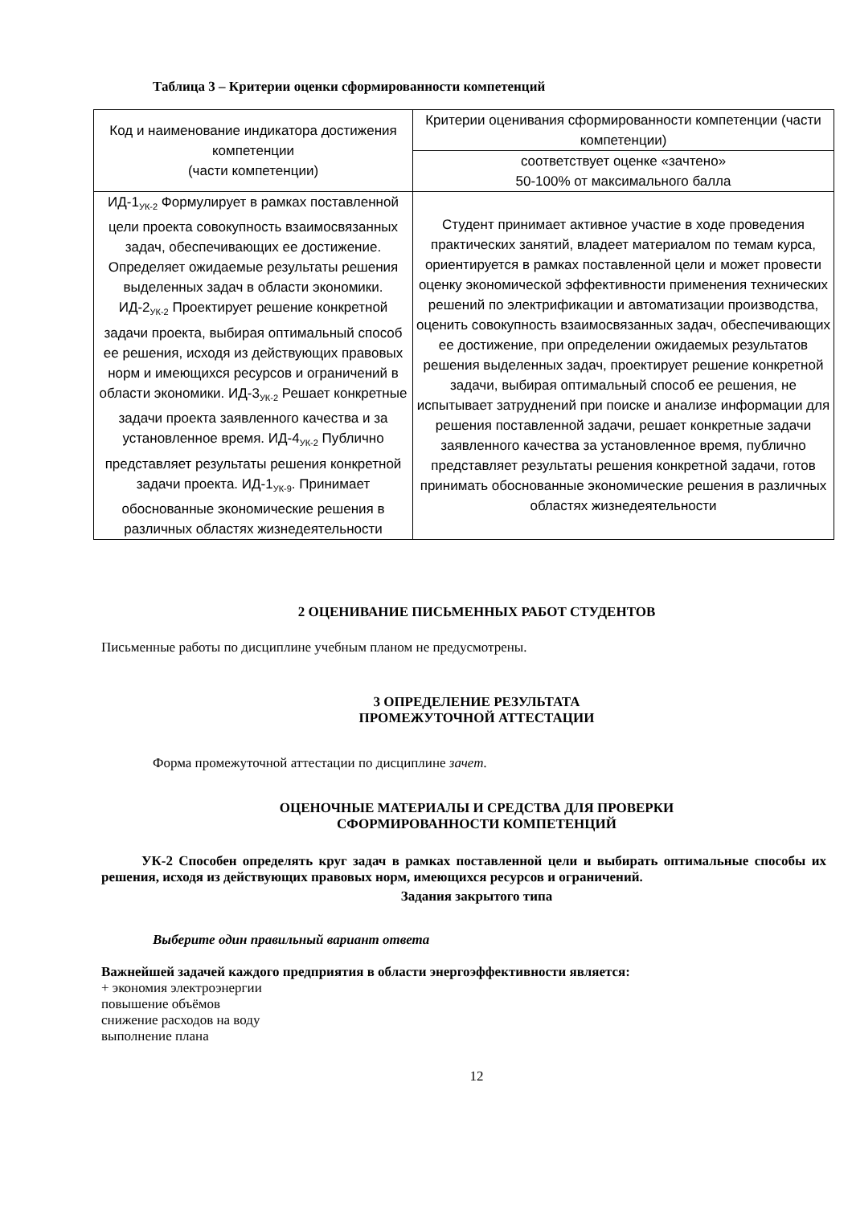Таблица 3 – Критерии оценки сформированности компетенций
| Код и наименование индикатора достижения компетенции (части компетенции) | Критерии оценивания сформированности компетенции (части компетенции) |
| --- | --- |
| | соответствует оценке «зачтено» 50-100% от максимального балла |
| ИД-1<sub>УК-2</sub> Формулирует в рамках поставленной цели проекта совокупность взаимосвязанных задач, обеспечивающих ее достижение. Определяет ожидаемые результаты решения выделенных задач в области экономики. ИД-2<sub>УК-2</sub> Проектирует решение конкретной задачи проекта, выбирая оптимальный способ ее решения, исходя из действующих правовых норм и имеющихся ресурсов и ограничений в области экономики. ИД-3<sub>УК-2</sub> Решает конкретные задачи проекта заявленного качества и за установленное время. ИД-4<sub>УК-2</sub> Публично представляет результаты решения конкретной задачи проекта. ИД-1<sub>УК-9</sub>. Принимает обоснованные экономические решения в различных областях жизнедеятельности | Студент принимает активное участие в ходе проведения практических занятий, владеет материалом по темам курса, ориентируется в рамках поставленной цели и может провести оценку экономической эффективности применения технических решений по электрификации и автоматизации производства, оценить совокупность взаимосвязанных задач, обеспечивающих ее достижение, при определении ожидаемых результатов решения выделенных задач, проектирует решение конкретной задачи, выбирая оптимальный способ ее решения, не испытывает затруднений при поиске и анализе информации для решения поставленной задачи, решает конкретные задачи заявленного качества за установленное время, публично представляет результаты решения конкретной задачи, готов принимать обоснованные экономические решения в различных областях жизнедеятельности |
2 ОЦЕНИВАНИЕ ПИСЬМЕННЫХ РАБОТ СТУДЕНТОВ
Письменные работы по дисциплине учебным планом не предусмотрены.
3 ОПРЕДЕЛЕНИЕ РЕЗУЛЬТАТА
ПРОМЕЖУТОЧНОЙ АТТЕСТАЦИИ
Форма промежуточной аттестации по дисциплине зачет.
ОЦЕНОЧНЫЕ МАТЕРИАЛЫ И СРЕДСТВА ДЛЯ ПРОВЕРКИ
СФОРМИРОВАННОСТИ КОМПЕТЕНЦИЙ
УК-2 Способен определять круг задач в рамках поставленной цели и выбирать оптимальные способы их решения, исходя из действующих правовых норм, имеющихся ресурсов и ограничений.
Задания закрытого типа
Выберите один правильный вариант ответа
Важнейшей задачей каждого предприятия в области энергоэффективности является:
+ экономия электроэнергии
повышение объёмов
снижение расходов на воду
выполнение плана
12